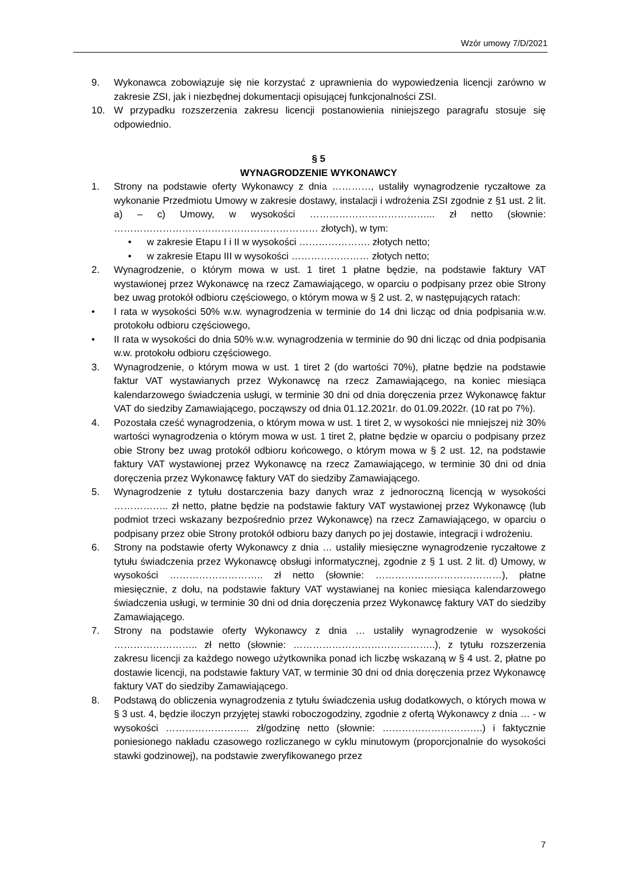Wzór umowy 7/D/2021
9. Wykonawca zobowiązuje się nie korzystać z uprawnienia do wypowiedzenia licencji zarówno w zakresie ZSI, jak i niezbędnej dokumentacji opisującej funkcjonalności ZSI.
10. W przypadku rozszerzenia zakresu licencji postanowienia niniejszego paragrafu stosuje się odpowiednio.
§ 5
WYNAGRODZENIE WYKONAWCY
1. Strony na podstawie oferty Wykonawcy z dnia …………, ustaliły wynagrodzenie ryczałtowe za wykonanie Przedmiotu Umowy w zakresie dostawy, instalacji i wdrożenia ZSI zgodnie z §1 ust. 2 lit. a) – c) Umowy, w wysokości ………………………………... zł netto (słownie: ……………………………………………………… złotych), w tym:
• w zakresie Etapu I i II w wysokości …………………. złotych netto;
• w zakresie Etapu III w wysokości …………………… złotych netto;
2. Wynagrodzenie, o którym mowa w ust. 1 tiret 1 płatne będzie, na podstawie faktury VAT wystawionej przez Wykonawcę na rzecz Zamawiającego, w oparciu o podpisany przez obie Strony bez uwag protokół odbioru częściowego, o którym mowa w § 2 ust. 2, w następujących ratach:
• I rata w wysokości 50% w.w. wynagrodzenia w terminie do 14 dni licząc od dnia podpisania w.w. protokołu odbioru częściowego,
• II rata w wysokości do dnia 50% w.w. wynagrodzenia w terminie do 90 dni licząc od dnia podpisania w.w. protokołu odbioru częściowego.
3. Wynagrodzenie, o którym mowa w ust. 1 tiret 2 (do wartości 70%), płatne będzie na podstawie faktur VAT wystawianych przez Wykonawcę na rzecz Zamawiającego, na koniec miesiąca kalendarzowego świadczenia usługi, w terminie 30 dni od dnia doręczenia przez Wykonawcę faktur VAT do siedziby Zamawiającego, począwszy od dnia 01.12.2021r. do 01.09.2022r. (10 rat po 7%).
4. Pozostała cześć wynagrodzenia, o którym mowa w ust. 1 tiret 2, w wysokości nie mniejszej niż 30% wartości wynagrodzenia o którym mowa w ust. 1 tiret 2, płatne będzie w oparciu o podpisany przez obie Strony bez uwag protokół odbioru końcowego, o którym mowa w § 2 ust. 12, na podstawie faktury VAT wystawionej przez Wykonawcę na rzecz Zamawiającego, w terminie 30 dni od dnia doręczenia przez Wykonawcę faktury VAT do siedziby Zamawiającego.
5. Wynagrodzenie z tytułu dostarczenia bazy danych wraz z jednoroczną licencją w wysokości …………….. zł netto, płatne będzie na podstawie faktury VAT wystawionej przez Wykonawcę (lub podmiot trzeci wskazany bezpośrednio przez Wykonawcę) na rzecz Zamawiającego, w oparciu o podpisany przez obie Strony protokół odbioru bazy danych po jej dostawie, integracji i wdrożeniu.
6. Strony na podstawie oferty Wykonawcy z dnia … ustaliły miesięczne wynagrodzenie ryczałtowe z tytułu świadczenia przez Wykonawcę obsługi informatycznej, zgodnie z § 1 ust. 2 lit. d) Umowy, w wysokości ……………………….. zł netto (słownie: …………………………………), płatne miesięcznie, z dołu, na podstawie faktury VAT wystawianej na koniec miesiąca kalendarzowego świadczenia usługi, w terminie 30 dni od dnia doręczenia przez Wykonawcę faktury VAT do siedziby Zamawiającego.
7. Strony na podstawie oferty Wykonawcy z dnia … ustaliły wynagrodzenie w wysokości …………………….. zł netto (słownie: ……………………………………..), z tytułu rozszerzenia zakresu licencji za każdego nowego użytkownika ponad ich liczbę wskazaną w § 4 ust. 2, płatne po dostawie licencji, na podstawie faktury VAT, w terminie 30 dni od dnia doręczenia przez Wykonawcę faktury VAT do siedziby Zamawiającego.
8. Podstawą do obliczenia wynagrodzenia z tytułu świadczenia usług dodatkowych, o których mowa w § 3 ust. 4, będzie iloczyn przyjętej stawki roboczogodziny, zgodnie z ofertą Wykonawcy z dnia … - w wysokości …………………….. zł/godzinę netto (słownie: ………………………….) i faktycznie poniesionego nakładu czasowego rozliczanego w cyklu minutowym (proporcjonalnie do wysokości stawki godzinowej), na podstawie zweryfikowanego przez
7